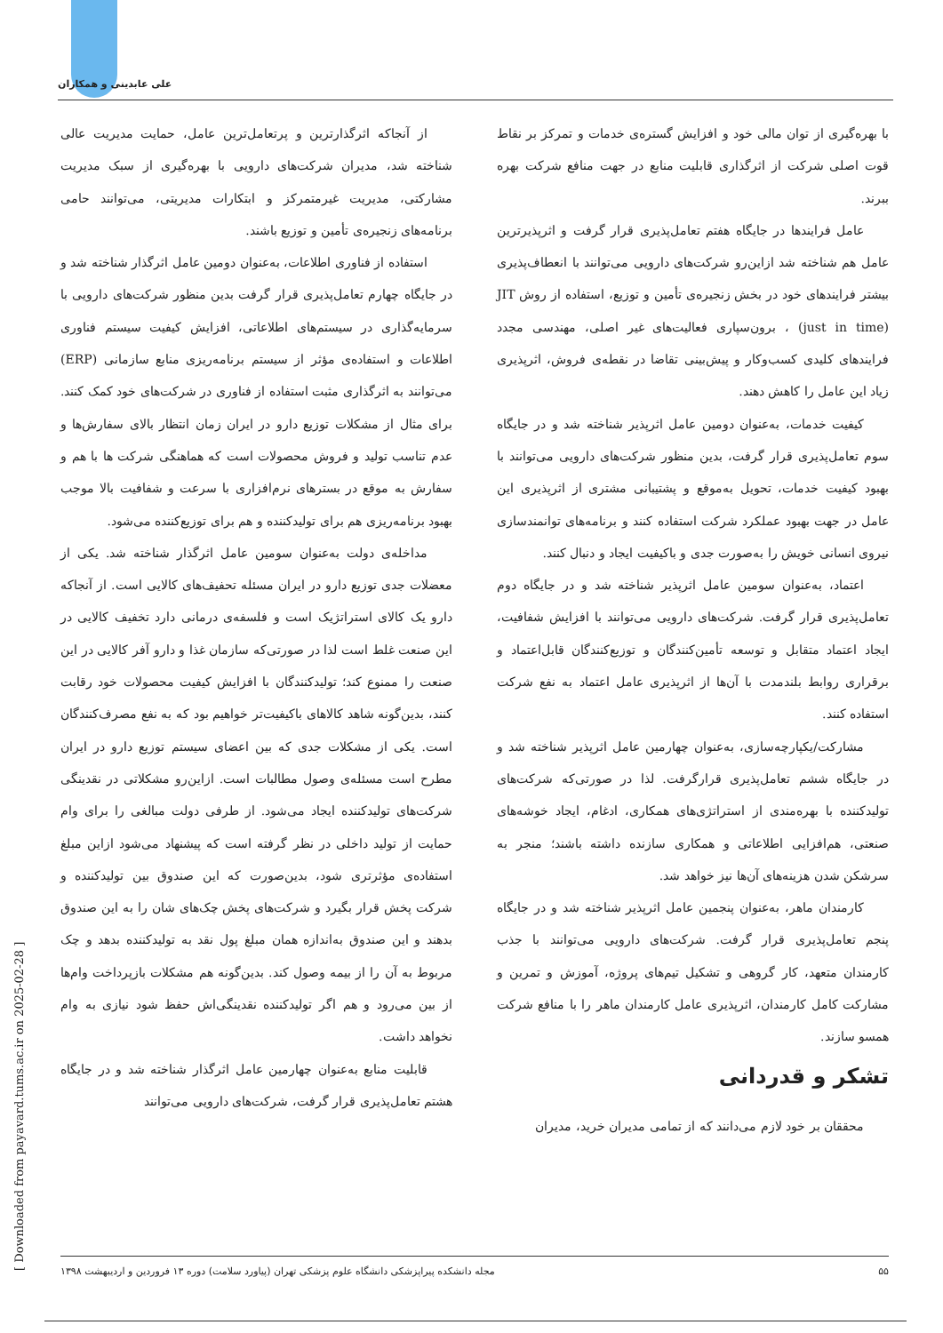علی عابدینی و همکاران
از آنجاکه اثرگذارترین و پرتعامل‌ترین عامل، حمایت مدیریت عالی شناخته شد، مدیران شرکت‌های دارویی با بهره‌گیری از سبک مدیریت مشارکتی، مدیریت غیرمتمرکز و ابتکارات مدیریتی، می‌توانند حامی برنامه‌های زنجیره‌ی تأمین و توزیع باشند.
استفاده از فناوری اطلاعات، به‌عنوان دومین عامل اثرگذار شناخته شد و در جایگاه چهارم تعامل‌پذیری قرار گرفت بدین منظور شرکت‌های دارویی با سرمایه‌گذاری در سیستم‌های اطلاعاتی، افزایش کیفیت سیستم فناوری اطلاعات و استفاده‌ی مؤثر از سیستم برنامه‌ریزی منابع سازمانی (ERP) می‌توانند به اثرگذاری مثبت استفاده از فناوری در شرکت‌های خود کمک کنند. برای مثال از مشکلات توزیع دارو در ایران زمان انتظار بالای سفارش‌ها و عدم تناسب تولید و فروش محصولات است که هماهنگی شرکت ها با هم و سفارش به موقع در بسترهای نرم‌افزاری با سرعت و شفافیت بالا موجب بهبود برنامه‌ریزی هم برای تولیدکننده و هم برای توزیع‌کننده می‌شود.
مداخله‌ی دولت به‌عنوان سومین عامل اثرگذار شناخته شد. یکی از معضلات جدی توزیع دارو در ایران مسئله تحفیف‌های کالایی است. از آنجاکه دارو یک کالای استراتژیک است و فلسفه‌ی درمانی دارد تخفیف کالایی در این صنعت غلط است لذا در صورتی‌که سازمان غذا و دارو آفر کالایی در این صنعت را ممنوع کند؛ تولیدکنندگان با افزایش کیفیت محصولات خود رقابت کنند، بدین‌گونه شاهد کالاهای باکیفیت‌تر خواهیم بود که به نفع مصرف‌کنندگان است. یکی از مشکلات جدی که بین اعضای سیستم توزیع دارو در ایران مطرح است مسئله‌ی وصول مطالبات است. ازاین‌رو مشکلاتی در نقدینگی شرکت‌های تولیدکننده ایجاد می‌شود. از طرفی دولت مبالغی را برای وام حمایت از تولید داخلی در نظر گرفته است که پیشنهاد می‌شود ازاین مبلغ استفاده‌ی مؤثرتری شود، بدین‌صورت که این صندوق بین تولیدکننده و شرکت پخش قرار بگیرد و شرکت‌های پخش چک‌های شان را به این صندوق بدهند و این صندوق به‌اندازه همان مبلغ پول نقد به تولیدکننده بدهد و چک مربوط به آن را از بیمه وصول کند. بدین‌گونه هم مشکلات بازپرداخت وام‌ها از بین می‌رود و هم اگر تولیدکننده نقدینگی‌اش حفظ شود نیازی به وام نخواهد داشت.
قابلیت منابع به‌عنوان چهارمین عامل اثرگذار شناخته شد و در جایگاه هشتم تعامل‌پذیری قرار گرفت، شرکت‌های دارویی می‌توانند
با بهره‌گیری از توان مالی خود و افزایش گستره‌ی خدمات و تمرکز بر نقاط قوت اصلی شرکت از اثرگذاری قابلیت منابع در جهت منافع شرکت بهره ببرند.
عامل فرایندها در جایگاه هفتم تعامل‌پذیری قرار گرفت و اثرپذیرترین عامل هم شناخته شد ازاین‌رو شرکت‌های دارویی می‌توانند با انعطاف‌پذیری بیشتر فرایندهای خود در بخش زنجیره‌ی تأمین و توزیع، استفاده از روش JIT (just in time) ، برون‌سپاری فعالیت‌های غیر اصلی، مهندسی مجدد فرایندهای کلیدی کسب‌وکار و پیش‌بینی تقاضا در نقطه‌ی فروش، اثرپذیری زیاد این عامل را کاهش دهند.
کیفیت خدمات، به‌عنوان دومین عامل اثرپذیر شناخته شد و در جایگاه سوم تعامل‌پذیری قرار گرفت، بدین منظور شرکت‌های دارویی می‌توانند با بهبود کیفیت خدمات، تحویل به‌موقع و پشتیبانی مشتری از اثرپذیری این عامل در جهت بهبود عملکرد شرکت استفاده کنند و برنامه‌های توانمندسازی نیروی انسانی خویش را به‌صورت جدی و باکیفیت ایجاد و دنبال کنند.
اعتماد، به‌عنوان سومین عامل اثرپذیر شناخته شد و در جایگاه دوم تعامل‌پذیری قرار گرفت. شرکت‌های دارویی می‌توانند با افزایش شفافیت، ایجاد اعتماد متقابل و توسعه تأمین‌کنندگان و توزیع‌کنندگان قابل‌اعتماد و برقراری روابط بلندمدت با آن‌ها از اثرپذیری عامل اعتماد به نفع شرکت استفاده کنند.
مشارکت/یکپارچه‌سازی، به‌عنوان چهارمین عامل اثرپذیر شناخته شد و در جایگاه ششم تعامل‌پذیری قرارگرفت. لذا در صورتی‌که شرکت‌های تولیدکننده با بهره‌مندی از استراتژی‌های همکاری، ادغام، ایجاد خوشه‌های صنعتی، هم‌افزایی اطلاعاتی و همکاری سازنده داشته باشند؛ منجر به سرشکن شدن هزینه‌های آن‌ها نیز خواهد شد.
کارمندان ماهر، به‌عنوان پنجمین عامل اثرپذیر شناخته شد و در جایگاه پنجم تعامل‌پذیری قرار گرفت. شرکت‌های دارویی می‌توانند با جذب کارمندان متعهد، کار گروهی و تشکیل تیم‌های پروژه، آموزش و تمرین و مشارکت کامل کارمندان، اثرپذیری عامل کارمندان ماهر را با منافع شرکت همسو سازند.
تشکر و قدردانی
محققان بر خود لازم می‌دانند که از تمامی مدیران خرید، مدیران
۵۵ مجله دانشکده پیراپزشکی دانشگاه علوم پزشکی تهران (پیاورد سلامت) دوره ۱۳ فروردین و اردیبهشت ۱۳۹۸
[ Downloaded from payavard.tums.ac.ir on 2025-02-28 ]